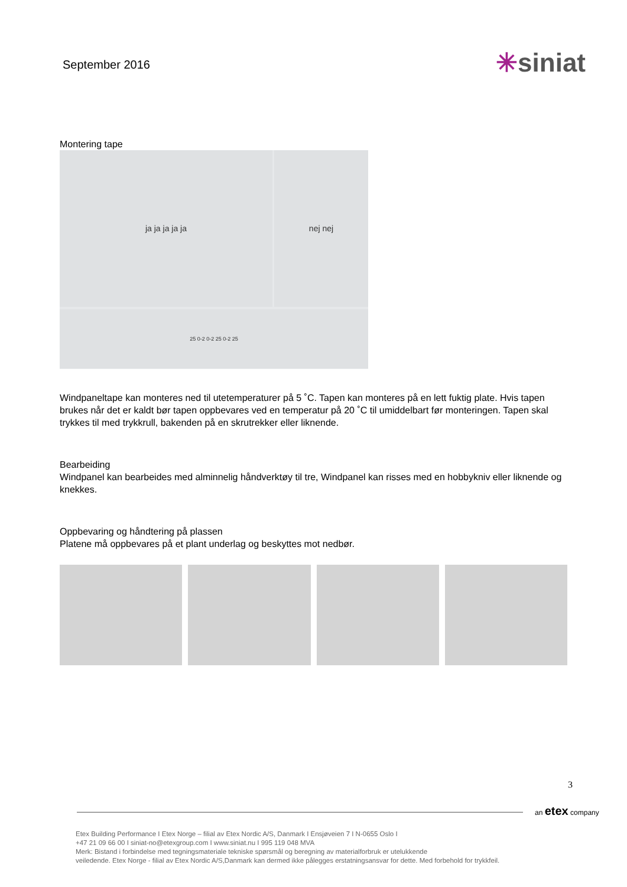September 2016
✳siniat
Montering tape
ja ja ja ja ja
nej nej
25 0-2 0-2 25 0-2 25
Windpaneltape kan monteres ned til utetemperaturer på 5 ˚C. Tapen kan monteres på en lett fuktig plate. Hvis tapen brukes når det er kaldt bør tapen oppbevares ved en temperatur på 20 ˚C til umiddelbart før monteringen. Tapen skal trykkes til med trykkrull, bakenden på en skrutrekker eller liknende.
Bearbeiding
Windpanel kan bearbeides med alminnelig håndverktøy til tre, Windpanel kan risses med en hobbykniv eller liknende og knekkes.
Oppbevaring og håndtering på plassen
Platene må oppbevares på et plant underlag og beskyttes mot nedbør.
3
an etex company
Etex Building Performance I Etex Norge – filial av Etex Nordic A/S, Danmark I Ensjøveien 7 I N-0655 Oslo I
+47 21 09 66 00 I siniat-no@etexgroup.com I www.siniat.nu I 995 119 048 MVA
Merk: Bistand i forbindelse med tegningsmateriale tekniske spørsmål og beregning av materialforbruk er utelukkende
veiledende. Etex Norge - filial av Etex Nordic A/S,Danmark kan dermed ikke pålegges erstatningsansvar for dette. Med forbehold for trykkfeil.